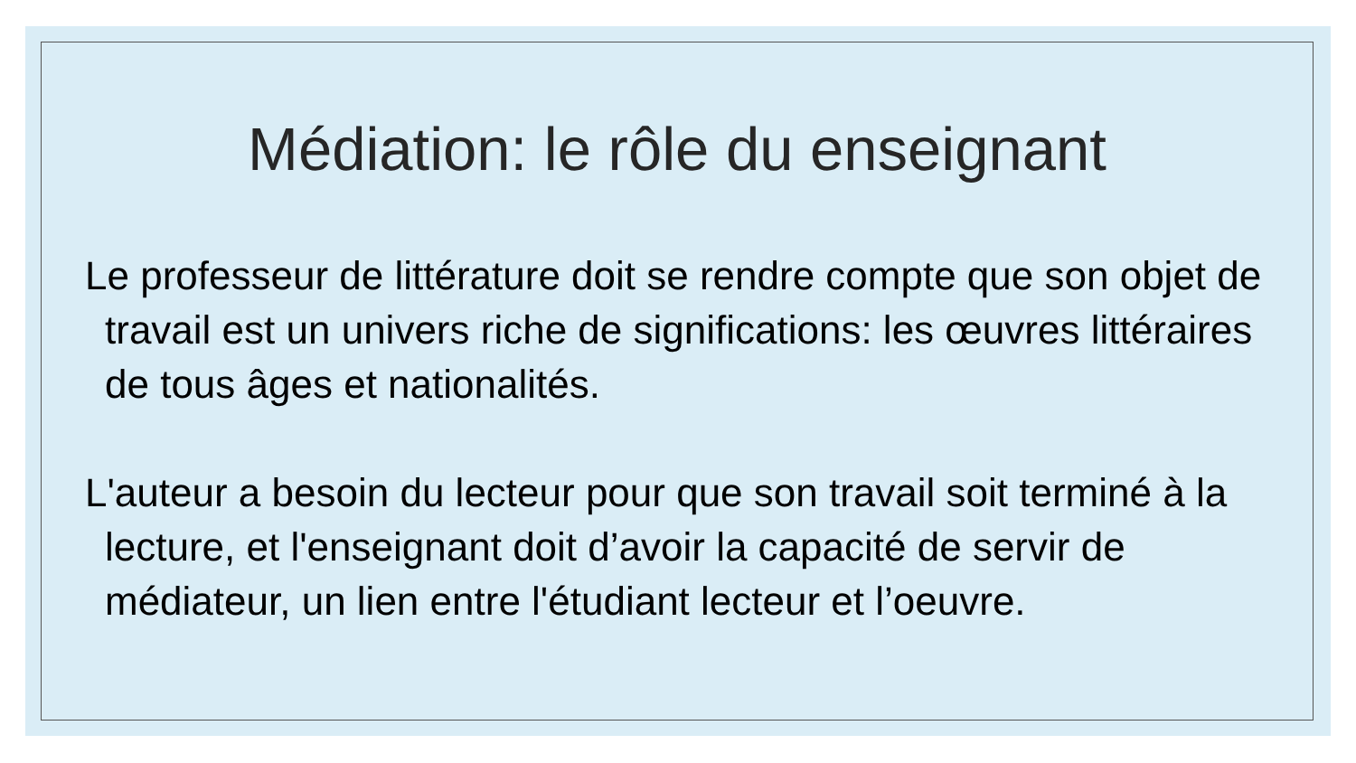Médiation: le rôle du enseignant
Le professeur de littérature doit se rendre compte que son objet de travail est un univers riche de significations: les œuvres littéraires de tous âges et nationalités.
L'auteur a besoin du lecteur pour que son travail soit terminé à la lecture, et l'enseignant doit d’avoir la capacité de servir de médiateur, un lien entre l'étudiant lecteur et l’oeuvre.